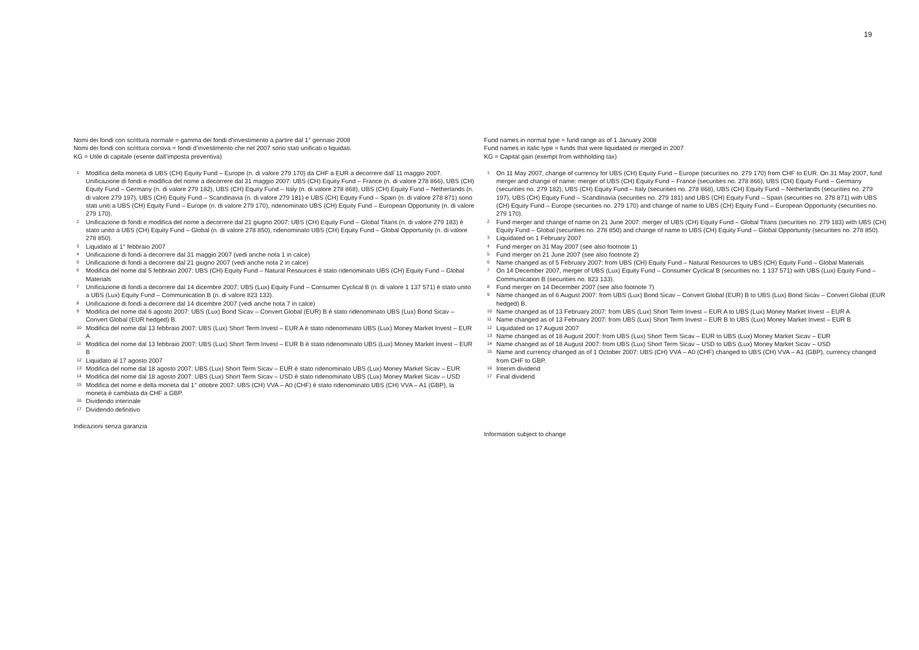19
Nomi dei fondi con scrittura normale = gamma dei fondi d’investimento a partire dal 1° gennaio 2008
Nomi dei fondi con scrittura corsiva = fondi d’investimento che nel 2007 sono stati unificati o liquidati.
KG = Utile di capitale (esente dall’imposta preventiva)
1 Modifica della moneta di UBS (CH) Equity Fund – Europe (n. di valore 279 170) da CHF a EUR a decorrere dall´11 maggio 2007. Unificazione di fondi e modifica del nome a decorrere dal 31 maggio 2007: UBS (CH) Equity Fund – France (n. di valore 278 866), UBS (CH) Equity Fund – Germany (n. di valore 279 182), UBS (CH) Equity Fund – Italy (n. di valore 278 868), UBS (CH) Equity Fund – Netherlands (n. di valore 279 197), UBS (CH) Equity Fund – Scandinavia (n. di valore 279 181) e UBS (CH) Equity Fund – Spain (n. di valore 278 871) sono stati uniti a UBS (CH) Equity Fund – Europe (n. di valore 279 170), ridenominato UBS (CH) Equity Fund – European Opportunity (n. di valore 279 170).
2 Unificazione di fondi e modifica del nome a decorrere dal 21 giugno 2007: UBS (CH) Equity Fund – Global Titans (n. di valore 279 183) è stato unito a UBS (CH) Equity Fund – Global (n. di valore 278 850), ridenominato UBS (CH) Equity Fund – Global Opportunity (n. di valore 278 850).
3 Liquidato al 1° febbraio 2007
4 Unificazione di fondi a decorrere dal 31 maggio 2007 (vedi anche nota 1 in calce)
5 Unificazione di fondi a decorrere dal 21 giugno 2007 (vedi anche nota 2 in calce)
6 Modifica del nome dal 5 febbraio 2007: UBS (CH) Equity Fund – Natural Resources è stato ridenominato UBS (CH) Equity Fund – Global Materials
7 Unificazione di fondi a decorrere dal 14 dicembre 2007: UBS (Lux) Equity Fund – Consumer Cyclical B (n. di valore 1 137 571) è stato unito a UBS (Lux) Equity Fund – Communication B (n. di valore 823 133).
8 Unificazione di fondi a decorrere dal 14 dicembre 2007 (vedi anche nota 7 in calce)
9 Modifica del nome dal 6 agosto 2007: UBS (Lux) Bond Sicav – Convert Global (EUR) B è stato ridenominato UBS (Lux) Bond Sicav – Convert Global (EUR hedged) B.
10 Modifica del nome dal 13 febbraio 2007: UBS (Lux) Short Term Invest – EUR A è stato ridenominato UBS (Lux) Money Market Invest – EUR A
11 Modifica del nome dal 13 febbraio 2007: UBS (Lux) Short Term Invest – EUR B è stato ridenominato UBS (Lux) Money Market Invest – EUR B
12 Liquidato al 17 agosto 2007
13 Modifica del nome dal 18 agosto 2007: UBS (Lux) Short Term Sicav – EUR è stato ridenominato UBS (Lux) Money Market Sicav – EUR
14 Modifica del nome dal 18 agosto 2007: UBS (Lux) Short Term Sicav – USD è stato ridenominato UBS (Lux) Money Market Sicav – USD
15 Modifica del nome e della moneta dal 1° ottobre 2007: UBS (CH) VVA – A0 (CHF) è stato ridenominato UBS (CH) VVA – A1 (GBP), la moneta è cambiata da CHF a GBP.
16 Dividendo interinale
17 Dividendo definitivo
Indicazioni senza garanzia
Fund names in normal type = fund range as of 1 January 2008
Fund names in italic type = funds that were liquidated or merged in 2007
KG = Capital gain (exempt from withholding tax)
1 On 11 May 2007, change of currency for UBS (CH) Equity Fund – Europe (securities no. 279 170) from CHF to EUR. On 31 May 2007, fund merger and change of name: merger of UBS (CH) Equity Fund – France (securities no. 278 866), UBS (CH) Equity Fund – Germany (securities no. 279 182), UBS (CH) Equity Fund – Italy (securities no. 278 868), UBS (CH) Equity Fund – Netherlands (securities no. 279 197), UBS (CH) Equity Fund – Scandinavia (securities no. 279 181) and UBS (CH) Equity Fund – Spain (securities no. 278 871) with UBS (CH) Equity Fund – Europe (securities no. 279 170) and change of name to UBS (CH) Equity Fund – European Opportunity (securities no. 279 170).
2 Fund merger and change of name on 21 June 2007: merger of UBS (CH) Equity Fund – Global Titans (securities no. 279 183) with UBS (CH) Equity Fund – Global (securities no. 278 850) and change of name to UBS (CH) Equity Fund – Global Opportunity (securities no. 278 850).
3 Liquidated on 1 February 2007
4 Fund merger on 31 May 2007 (see also footnote 1)
5 Fund merger on 21 June 2007 (see also footnote 2)
6 Name changed as of 5 February 2007: from UBS (CH) Equity Fund – Natural Resources to UBS (CH) Equity Fund – Global Materials
7 On 14 December 2007, merger of UBS (Lux) Equity Fund – Consumer Cyclical B (securities no. 1 137 571) with UBS (Lux) Equity Fund – Communication B (securities no. 823 133).
8 Fund merger on 14 December 2007 (see also footnote 7)
9 Name changed as of 6 August 2007: from UBS (Lux) Bond Sicav – Convert Global (EUR) B to UBS (Lux) Bond Sicav – Convert Global (EUR hedged) B.
10 Name changed as of 13 February 2007: from UBS (Lux) Short Term Invest – EUR A to UBS (Lux) Money Market Invest – EUR A
11 Name changed as of 13 February 2007: from UBS (Lux) Short Term Invest – EUR B to UBS (Lux) Money Market Invest – EUR B
12 Liquidated on 17 August 2007
13 Name changed as of 18 August 2007: from UBS (Lux) Short Term Sicav – EUR to UBS (Lux) Money Market Sicav – EUR
14 Name changed as of 18 August 2007: from UBS (Lux) Short Term Sicav – USD to UBS (Lux) Money Market Sicav – USD
15 Name and currency changed as of 1 October 2007: UBS (CH) VVA – A0 (CHF) changed to UBS (CH) VVA – A1 (GBP), currency changed from CHF to GBP.
16 Interim dividend
17 Final dividend
Information subject to change